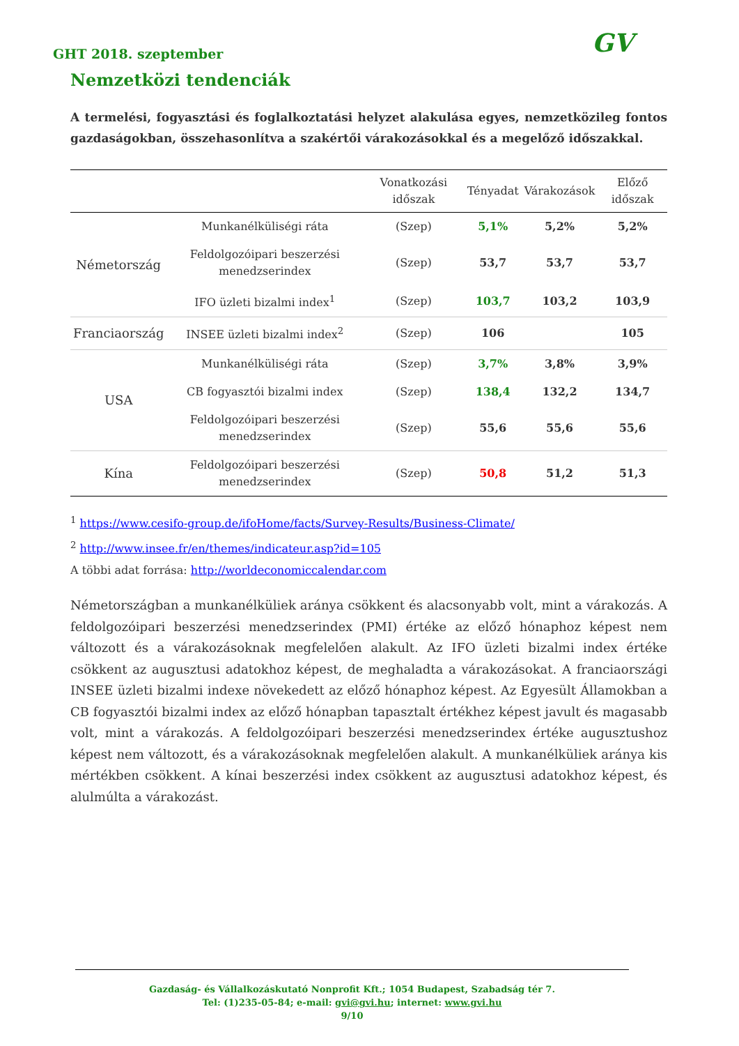GHT 2018. szeptember GV
Nemzetközi tendenciák
A termelési, fogyasztási és foglalkoztatási helyzet alakulása egyes, nemzetközileg fontos gazdaságokban, összehasonlítva a szakértői várakozásokkal és a megelőző időszakkal.
| | | Vonatkozási időszak | Tényadat | Várakozások | Előző időszak |
| --- | --- | --- | --- | --- | --- |
| Németország | Munkanélküliségi ráta | (Szep) | 5,1% | 5,2% | 5,2% |
| | Feldolgozóipari beszerzési menedzserindex | (Szep) | 53,7 | 53,7 | 53,7 |
| | IFO üzleti bizalmi index<sup>1</sup> | (Szep) | 103,7 | 103,2 | 103,9 |
| Franciaország | INSEE üzleti bizalmi index<sup>2</sup> | (Szep) | 106 | | 105 |
| USA | Munkanélküliségi ráta | (Szep) | 3,7% | 3,8% | 3,9% |
| | CB fogyasztói bizalmi index | (Szep) | 138,4 | 132,2 | 134,7 |
| | Feldolgozóipari beszerzési menedzserindex | (Szep) | 55,6 | 55,6 | 55,6 |
| Kína | Feldolgozóipari beszerzési menedzserindex | (Szep) | 50,8 | 51,2 | 51,3 |
<sup>1</sup> https://www.cesifo-group.de/ifoHome/facts/Survey-Results/Business-Climate/
<sup>2</sup> http://www.insee.fr/en/themes/indicateur.asp?id=105
A többi adat forrása: http://worldeconomiccalendar.com
Németországban a munkanélküliek aránya csökkent és alacsonyabb volt, mint a várakozás. A feldolgozóipari beszerzési menedzserindex (PMI) értéke az előző hónaphoz képest nem változott és a várakozásoknak megfelelően alakult. Az IFO üzleti bizalmi index értéke csökkent az augusztusi adatokhoz képest, de meghaladta a várakozásokat. A franciaországi INSEE üzleti bizalmi indexe növekedett az előző hónaphoz képest. Az Egyesült Államokban a CB fogyasztói bizalmi index az előző hónapban tapasztalt értékhez képest javult és magasabb volt, mint a várakozás. A feldolgozóipari beszerzési menedzserindex értéke augusztushoz képest nem változott, és a várakozásoknak megfelelően alakult. A munkanélküliek aránya kis mértékben csökkent. A kínai beszerzési index csökkent az augusztusi adatokhoz képest, és alulmúlta a várakozást.
Gazdaság- és Vállalkozáskutató Nonprofit Kft.; 1054 Budapest, Szabadság tér 7.
Tel: (1)235-05-84; e-mail: gvi@gvi.hu; internet: www.gvi.hu
9/10